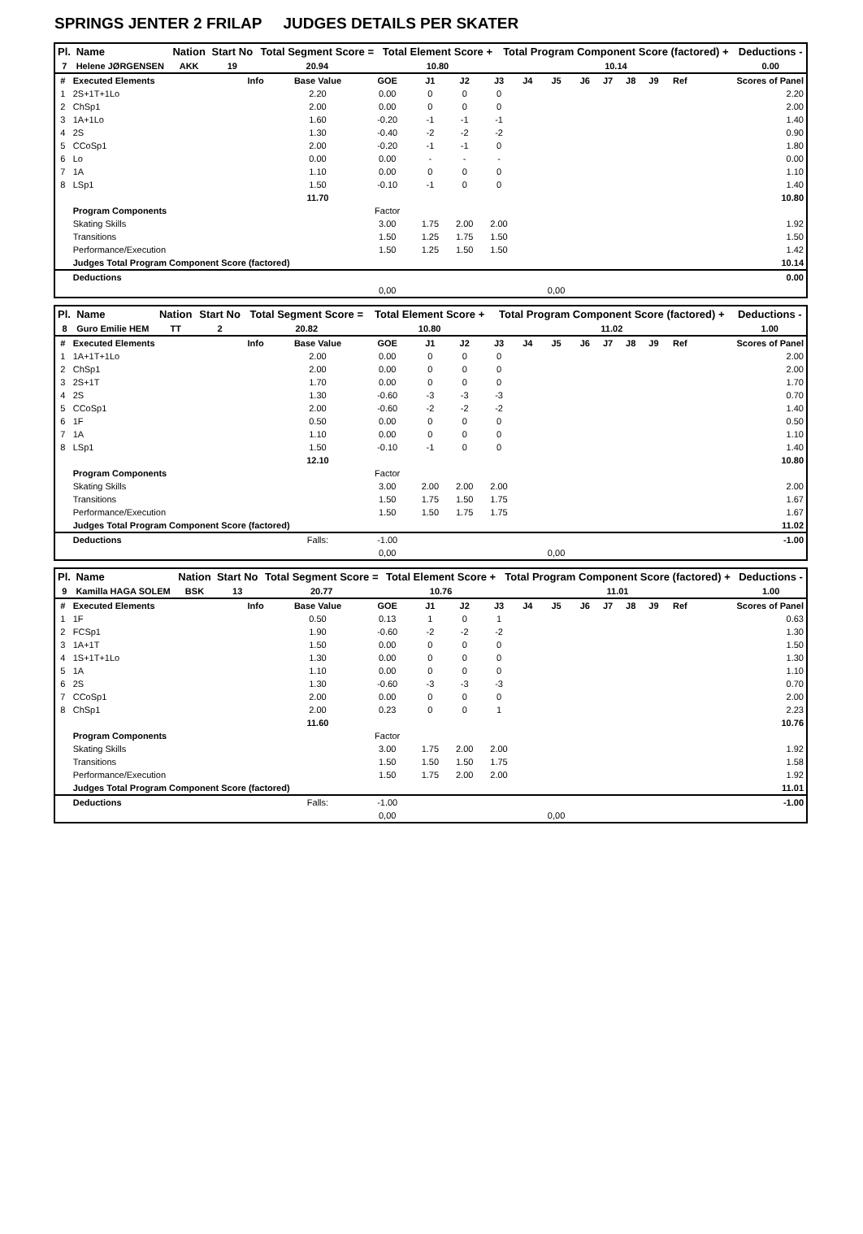SPRINGS JENTER 2 FRILAP JUDGES DETAILS PER SKATER
| Pl. | Name | Nation | Start No | Total Segment Score = | Total Element Score + | Total Program Component Score (factored) + | Deductions - |
| --- | --- | --- | --- | --- | --- | --- | --- |
| 7 | Helene JØRGENSEN | AKK | 19 | 20.94 | 10.80 | 10.14 | 0.00 |
| # | Executed Elements | Info | Base Value | GOE | J1 | J2 | J3 | J4 | J5 | J6 | J7 | J8 | J9 | Ref | Scores of Panel |
| 1 | 2S+1T+1Lo | | 2.20 | 0.00 | 0 | 0 | 0 | | | | | | | | 2.20 |
| 2 | ChSp1 | | 2.00 | 0.00 | 0 | 0 | 0 | | | | | | | | 2.00 |
| 3 | 1A+1Lo | | 1.60 | -0.20 | -1 | -1 | -1 | | | | | | | | 1.40 |
| 4 | 2S | | 1.30 | -0.40 | -2 | -2 | -2 | | | | | | | | 0.90 |
| 5 | CCoSp1 | | 2.00 | -0.20 | -1 | -1 | 0 | | | | | | | | 1.80 |
| 6 | Lo | | 0.00 | 0.00 | - | - | - | | | | | | | | 0.00 |
| 7 | 1A | | 1.10 | 0.00 | 0 | 0 | 0 | | | | | | | | 1.10 |
| 8 | LSp1 | | 1.50 | -0.10 | -1 | 0 | 0 | | | | | | | | 1.40 |
| | | | 11.70 | | | | | | | | | | | | 10.80 |
| | Program Components | | | Factor | | | | | | | | | | | |
| | Skating Skills | | | 3.00 | 1.75 | 2.00 | 2.00 | | | | | | | | 1.92 |
| | Transitions | | | 1.50 | 1.25 | 1.75 | 1.50 | | | | | | | | 1.50 |
| | Performance/Execution | | | 1.50 | 1.25 | 1.50 | 1.50 | | | | | | | | 1.42 |
| | Judges Total Program Component Score (factored) | | | | | | | | | | | | | | 10.14 |
| | Deductions | | | | | | | | | | | | | | 0.00 |
| | | | | 0,00 | | | | | 0,00 | | | | | | |
| Pl. | Name | Nation | Start No | Total Segment Score = | Total Element Score + | Total Program Component Score (factored) + | Deductions - |
| --- | --- | --- | --- | --- | --- | --- | --- |
| 8 | Guro Emilie HEM | TT | 2 | 20.82 | 10.80 | 11.02 | 1.00 |
| # | Executed Elements | Info | Base Value | GOE | J1 | J2 | J3 | J4 | J5 | J6 | J7 | J8 | J9 | Ref | Scores of Panel |
| 1 | 1A+1T+1Lo | | 2.00 | 0.00 | 0 | 0 | 0 | | | | | | | | 2.00 |
| 2 | ChSp1 | | 2.00 | 0.00 | 0 | 0 | 0 | | | | | | | | 2.00 |
| 3 | 2S+1T | | 1.70 | 0.00 | 0 | 0 | 0 | | | | | | | | 1.70 |
| 4 | 2S | | 1.30 | -0.60 | -3 | -3 | -3 | | | | | | | | 0.70 |
| 5 | CCoSp1 | | 2.00 | -0.60 | -2 | -2 | -2 | | | | | | | | 1.40 |
| 6 | 1F | | 0.50 | 0.00 | 0 | 0 | 0 | | | | | | | | 0.50 |
| 7 | 1A | | 1.10 | 0.00 | 0 | 0 | 0 | | | | | | | | 1.10 |
| 8 | LSp1 | | 1.50 | -0.10 | -1 | 0 | 0 | | | | | | | | 1.40 |
| | | | 12.10 | | | | | | | | | | | | 10.80 |
| | Program Components | | | Factor | | | | | | | | | | | |
| | Skating Skills | | | 3.00 | 2.00 | 2.00 | 2.00 | | | | | | | | 2.00 |
| | Transitions | | | 1.50 | 1.75 | 1.50 | 1.75 | | | | | | | | 1.67 |
| | Performance/Execution | | | 1.50 | 1.50 | 1.75 | 1.75 | | | | | | | | 1.67 |
| | Judges Total Program Component Score (factored) | | | | | | | | | | | | | | 11.02 |
| | Deductions | | Falls: | -1.00 | | | | | | | | | | | -1.00 |
| | | | | 0,00 | | | | | 0,00 | | | | | | |
| Pl. | Name | Nation | Start No | Total Segment Score = | Total Element Score + | Total Program Component Score (factored) + | Deductions - |
| --- | --- | --- | --- | --- | --- | --- | --- |
| 9 | Kamilla HAGA SOLEM | BSK | 13 | 20.77 | 10.76 | 11.01 | 1.00 |
| # | Executed Elements | Info | Base Value | GOE | J1 | J2 | J3 | J4 | J5 | J6 | J7 | J8 | J9 | Ref | Scores of Panel |
| 1 | 1F | | 0.50 | 0.13 | 1 | 0 | 1 | | | | | | | | 0.63 |
| 2 | FCSp1 | | 1.90 | -0.60 | -2 | -2 | -2 | | | | | | | | 1.30 |
| 3 | 1A+1T | | 1.50 | 0.00 | 0 | 0 | 0 | | | | | | | | 1.50 |
| 4 | 1S+1T+1Lo | | 1.30 | 0.00 | 0 | 0 | 0 | | | | | | | | 1.30 |
| 5 | 1A | | 1.10 | 0.00 | 0 | 0 | 0 | | | | | | | | 1.10 |
| 6 | 2S | | 1.30 | -0.60 | -3 | -3 | -3 | | | | | | | | 0.70 |
| 7 | CCoSp1 | | 2.00 | 0.00 | 0 | 0 | 0 | | | | | | | | 2.00 |
| 8 | ChSp1 | | 2.00 | 0.23 | 0 | 0 | 1 | | | | | | | | 2.23 |
| | | | 11.60 | | | | | | | | | | | | 10.76 |
| | Program Components | | | Factor | | | | | | | | | | | |
| | Skating Skills | | | 3.00 | 1.75 | 2.00 | 2.00 | | | | | | | | 1.92 |
| | Transitions | | | 1.50 | 1.50 | 1.50 | 1.75 | | | | | | | | 1.58 |
| | Performance/Execution | | | 1.50 | 1.75 | 2.00 | 2.00 | | | | | | | | 1.92 |
| | Judges Total Program Component Score (factored) | | | | | | | | | | | | | | 11.01 |
| | Deductions | | Falls: | -1.00 | | | | | | | | | | | -1.00 |
| | | | | 0,00 | | | | | 0,00 | | | | | | |